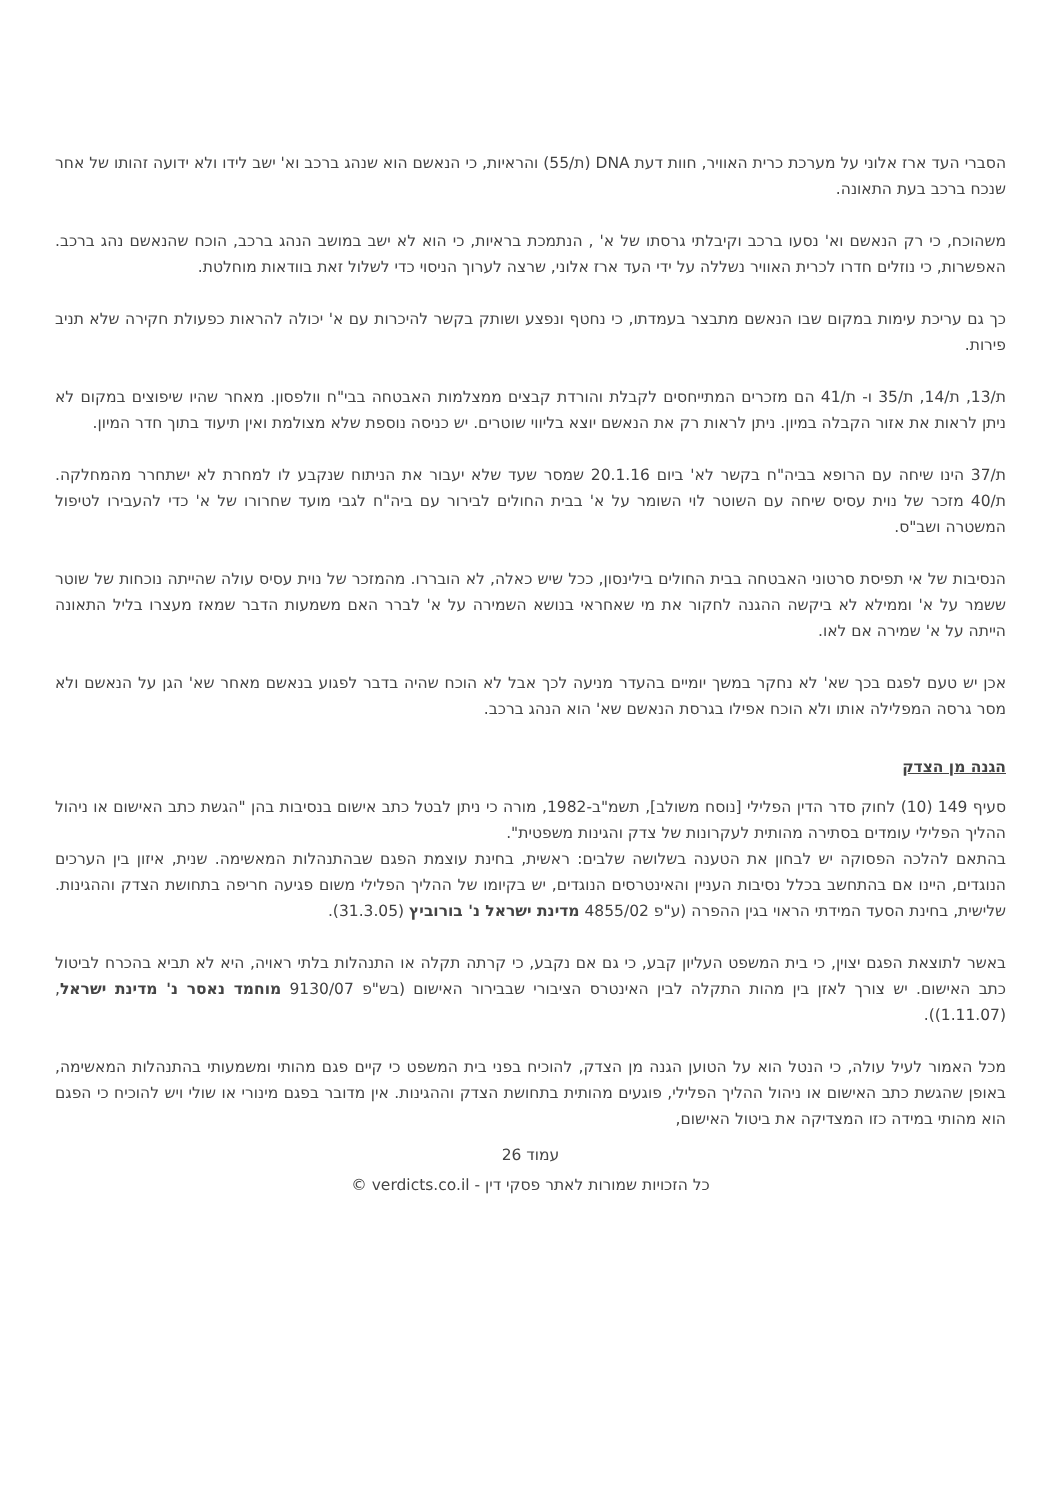הסברי העד ארז אלוני על מערכת כרית האוויר, חוות דעת DNA (ת/55) והראיות, כי הנאשם הוא שנהג ברכב וא' ישב לידו ולא ידועה זהותו של אחר שנכח ברכב בעת התאונה.
משהוכח, כי רק הנאשם וא' נסעו ברכב וקיבלתי גרסתו של א' , הנתמכת בראיות, כי הוא לא ישב במושב הנהג ברכב, הוכח שהנאשם נהג ברכב. האפשרות, כי נוזלים חדרו לכרית האוויר נשללה על ידי העד ארז אלוני, שרצה לערוך הניסוי כדי לשלול זאת בוודאות מוחלטת.
כך גם עריכת עימות במקום שבו הנאשם מתבצר בעמדתו, כי נחטף ונפצע ושותק בקשר להיכרות עם א' יכולה להראות כפעולת חקירה שלא תניב פירות.
ת/13, ת/14, ת/35 ו- ת/41 הם מזכרים המתייחסים לקבלת והורדת קבצים ממצלמות האבטחה בבי"ח וולפסון. מאחר שהיו שיפוצים במקום לא ניתן לראות את אזור הקבלה במיון. ניתן לראות רק את הנאשם יוצא בליווי שוטרים. יש כניסה נוספת שלא מצולמת ואין תיעוד בתוך חדר המיון.
ת/37 הינו שיחה עם הרופא בביה"ח בקשר לא' ביום 20.1.16 שמסר שעד שלא יעבור את הניתוח שנקבע לו למחרת לא ישתחרר מהמחלקה. ת/40 מזכר של נוית עסיס שיחה עם השוטר לוי השומר על א' בבית החולים לבירור עם ביה"ח לגבי מועד שחרורו של א' כדי להעבירו לטיפול המשטרה ושב"ס.
הנסיבות של אי תפיסת סרטוני האבטחה בבית החולים בילינסון, ככל שיש כאלה, לא הובררו. מהמזכר של נוית עסיס עולה שהייתה נוכחות של שוטר ששמר על א' וממילא לא ביקשה ההגנה לחקור את מי שאחראי בנושא השמירה על א' לברר האם משמעות הדבר שמאז מעצרו בליל התאונה הייתה על א' שמירה אם לאו.
אכן יש טעם לפגם בכך שא' לא נחקר במשך יומיים בהעדר מניעה לכך אבל לא הוכח שהיה בדבר לפגוע בנאשם מאחר שא' הגן על הנאשם ולא מסר גרסה המפלילה אותו ולא הוכח אפילו בגרסת הנאשם שא' הוא הנהג ברכב.
הגנה מן הצדק
סעיף 149 (10) לחוק סדר הדין הפלילי [נוסח משולב], תשמ"ב-1982, מורה כי ניתן לבטל כתב אישום בנסיבות בהן "הגשת כתב האישום או ניהול ההליך הפלילי עומדים בסתירה מהותית לעקרונות של צדק והגינות משפטית".
בהתאם להלכה הפסוקה יש לבחון את הטענה בשלושה שלבים: ראשית, בחינת עוצמת הפגם שבהתנהלות המאשימה. שנית, איזון בין הערכים הנוגדים, היינו אם בהתחשב בכלל נסיבות העניין והאינטרסים הנוגדים, יש בקיומו של ההליך הפלילי משום פגיעה חריפה בתחושת הצדק וההגינות. שלישית, בחינת הסעד המידתי הראוי בגין ההפרה (ע"פ 4855/02 מדינת ישראל נ' בורוביץ (31.3.05).
באשר לתוצאת הפגם יצוין, כי בית המשפט העליון קבע, כי גם אם נקבע, כי קרתה תקלה או התנהלות בלתי ראויה, היא לא תביא בהכרח לביטול כתב האישום. יש צורך לאזן בין מהות התקלה לבין האינטרס הציבורי שבבירור האישום (בש"פ 9130/07 מוחמד נאסר נ' מדינת ישראל, (1.11.07)).
מכל האמור לעיל עולה, כי הנטל הוא על הטוען הגנה מן הצדק, להוכיח בפני בית המשפט כי קיים פגם מהותי ומשמעותי בהתנהלות המאשימה, באופן שהגשת כתב האישום או ניהול ההליך הפלילי, פוגעים מהותית בתחושת הצדק וההגינות. אין מדובר בפגם מינורי או שולי ויש להוכיח כי הפגם הוא מהותי במידה כזו המצדיקה את ביטול האישום,
עמוד 26
כל הזכויות שמורות לאתר פסקי דין - verdicts.co.il ©